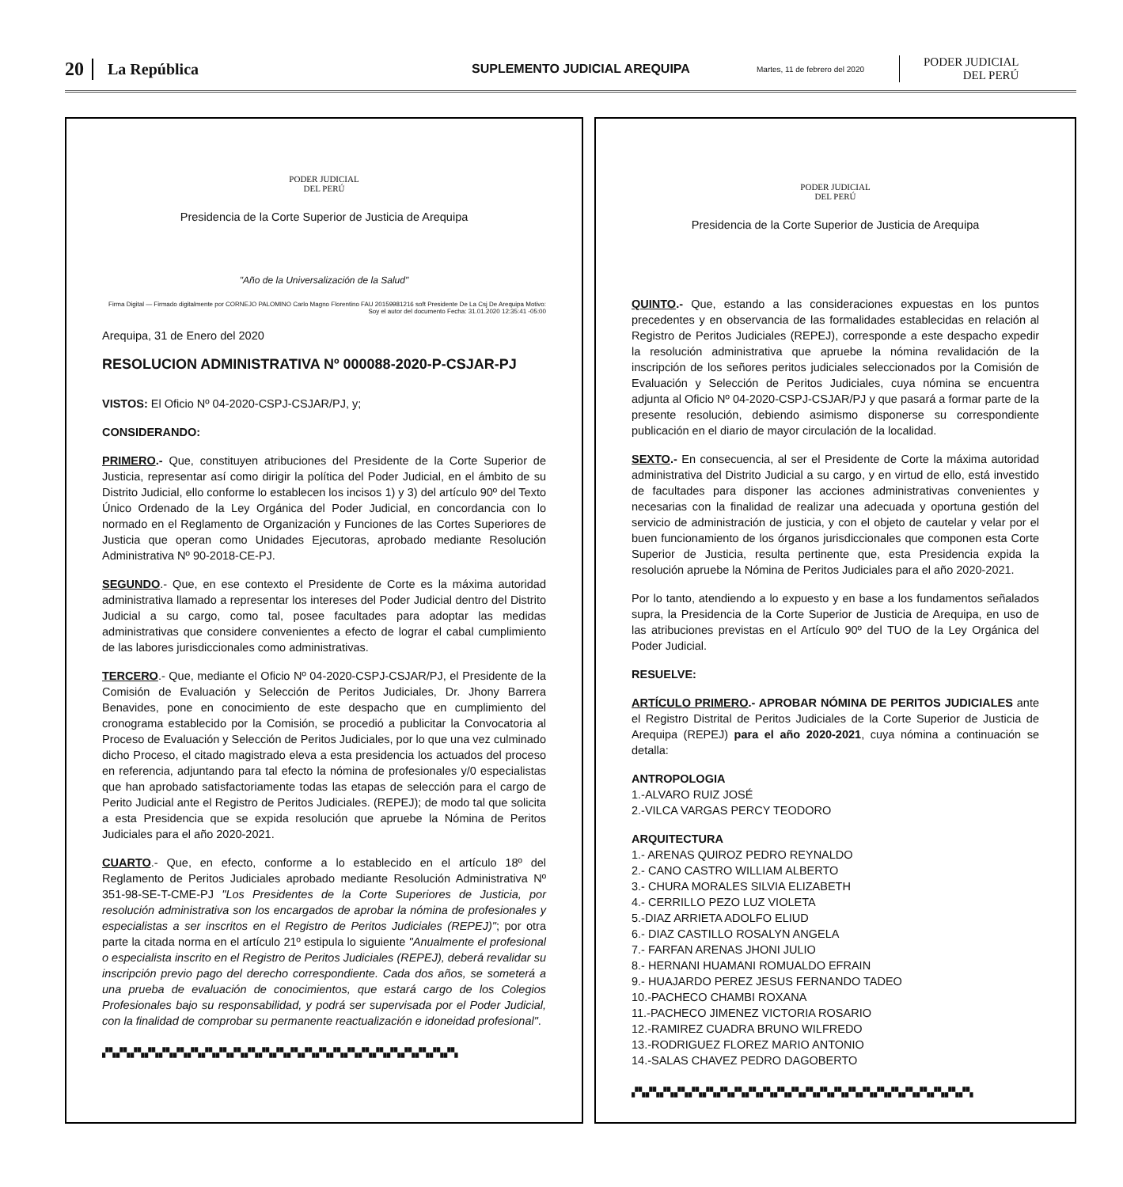20 La República SUPLEMENTO JUDICIAL AREQUIPA Martes, 11 de febrero del 2020 PODER JUDICIAL
DEL PERÚ
PODER JUDICIAL
DEL PERÚ
Presidencia de la Corte Superior de Justicia de Arequipa
"Año de la Universalización de la Salud"
Firma Digital — Firmado digitalmente por CORNEJO PALOMINO Carlo Magno Florentino FAU 20159981216 soft Presidente De La Csj De Arequipa Motivo: Soy el autor del documento Fecha: 31.01.2020 12:35:41 -05:00
Arequipa, 31 de Enero del 2020
RESOLUCION ADMINISTRATIVA Nº 000088-2020-P-CSJAR-PJ
VISTOS: El Oficio Nº 04-2020-CSPJ-CSJAR/PJ, y;
CONSIDERANDO:
PRIMERO.- Que, constituyen atribuciones del Presidente de la Corte Superior de Justicia, representar así como dirigir la política del Poder Judicial, en el ámbito de su Distrito Judicial, ello conforme lo establecen los incisos 1) y 3) del artículo 90º del Texto Único Ordenado de la Ley Orgánica del Poder Judicial, en concordancia con lo normado en el Reglamento de Organización y Funciones de las Cortes Superiores de Justicia que operan como Unidades Ejecutoras, aprobado mediante Resolución Administrativa Nº 90-2018-CE-PJ.
SEGUNDO.- Que, en ese contexto el Presidente de Corte es la máxima autoridad administrativa llamado a representar los intereses del Poder Judicial dentro del Distrito Judicial a su cargo, como tal, posee facultades para adoptar las medidas administrativas que considere convenientes a efecto de lograr el cabal cumplimiento de las labores jurisdiccionales como administrativas.
TERCERO.- Que, mediante el Oficio Nº 04-2020-CSPJ-CSJAR/PJ, el Presidente de la Comisión de Evaluación y Selección de Peritos Judiciales, Dr. Jhony Barrera Benavides, pone en conocimiento de este despacho que en cumplimiento del cronograma establecido por la Comisión, se procedió a publicitar la Convocatoria al Proceso de Evaluación y Selección de Peritos Judiciales, por lo que una vez culminado dicho Proceso, el citado magistrado eleva a esta presidencia los actuados del proceso en referencia, adjuntando para tal efecto la nómina de profesionales y/0 especialistas que han aprobado satisfactoriamente todas las etapas de selección para el cargo de Perito Judicial ante el Registro de Peritos Judiciales. (REPEJ); de modo tal que solicita a esta Presidencia que se expida resolución que apruebe la Nómina de Peritos Judiciales para el año 2020-2021.
CUARTO.- Que, en efecto, conforme a lo establecido en el artículo 18º del Reglamento de Peritos Judiciales aprobado mediante Resolución Administrativa Nº 351-98-SE-T-CME-PJ "Los Presidentes de la Corte Superiores de Justicia, por resolución administrativa son los encargados de aprobar la nómina de profesionales y especialistas a ser inscritos en el Registro de Peritos Judiciales (REPEJ)"; por otra parte la citada norma en el artículo 21º estipula lo siguiente "Anualmente el profesional o especialista inscrito en el Registro de Peritos Judiciales (REPEJ), deberá revalidar su inscripción previo pago del derecho correspondiente. Cada dos años, se someterá a una prueba de evaluación de conocimientos, que estará cargo de los Colegios Profesionales bajo su responsabilidad, y podrá ser supervisada por el Poder Judicial, con la finalidad de comprobar su permanente reactualización e idoneidad profesional".
▞▚▞▚▞▚▞▚▞▚▞▚▞▚▞▚▞▚▞▚▞▚▞▚▞▚▞▚▞▚▞▚▞▚▞▚▞▚▞▚▞▚▞▚▞▚▞▚▞▚
PODER JUDICIAL
DEL PERÚ
Presidencia de la Corte Superior de Justicia de Arequipa
QUINTO.- Que, estando a las consideraciones expuestas en los puntos precedentes y en observancia de las formalidades establecidas en relación al Registro de Peritos Judiciales (REPEJ), corresponde a este despacho expedir la resolución administrativa que apruebe la nómina revalidación de la inscripción de los señores peritos judiciales seleccionados por la Comisión de Evaluación y Selección de Peritos Judiciales, cuya nómina se encuentra adjunta al Oficio Nº 04-2020-CSPJ-CSJAR/PJ y que pasará a formar parte de la presente resolución, debiendo asimismo disponerse su correspondiente publicación en el diario de mayor circulación de la localidad.
SEXTO.- En consecuencia, al ser el Presidente de Corte la máxima autoridad administrativa del Distrito Judicial a su cargo, y en virtud de ello, está investido de facultades para disponer las acciones administrativas convenientes y necesarias con la finalidad de realizar una adecuada y oportuna gestión del servicio de administración de justicia, y con el objeto de cautelar y velar por el buen funcionamiento de los órganos jurisdiccionales que componen esta Corte Superior de Justicia, resulta pertinente que, esta Presidencia expida la resolución apruebe la Nómina de Peritos Judiciales para el año 2020-2021.
Por lo tanto, atendiendo a lo expuesto y en base a los fundamentos señalados supra, la Presidencia de la Corte Superior de Justicia de Arequipa, en uso de las atribuciones previstas en el Artículo 90º del TUO de la Ley Orgánica del Poder Judicial.
RESUELVE:
ARTÍCULO PRIMERO.- APROBAR NÓMINA DE PERITOS JUDICIALES ante el Registro Distrital de Peritos Judiciales de la Corte Superior de Justicia de Arequipa (REPEJ) para el año 2020-2021, cuya nómina a continuación se detalla:
ANTROPOLOGIA
1.-ALVARO RUIZ JOSÉ
2.-VILCA VARGAS PERCY TEODORO
ARQUITECTURA
1.- ARENAS QUIROZ PEDRO REYNALDO
2.- CANO CASTRO WILLIAM ALBERTO
3.- CHURA MORALES SILVIA ELIZABETH
4.- CERRILLO PEZO LUZ VIOLETA
5.-DIAZ ARRIETA ADOLFO ELIUD
6.- DIAZ CASTILLO ROSALYN ANGELA
7.- FARFAN ARENAS JHONI JULIO
8.- HERNANI HUAMANI ROMUALDO EFRAIN
9.- HUAJARDO PEREZ JESUS FERNANDO TADEO
10.-PACHECO CHAMBI ROXANA
11.-PACHECO JIMENEZ VICTORIA ROSARIO
12.-RAMIREZ CUADRA BRUNO WILFREDO
13.-RODRIGUEZ FLOREZ MARIO ANTONIO
14.-SALAS CHAVEZ PEDRO DAGOBERTO
▞▚▞▚▞▚▞▚▞▚▞▚▞▚▞▚▞▚▞▚▞▚▞▚▞▚▞▚▞▚▞▚▞▚▞▚▞▚▞▚▞▚▞▚▞▚▞▚